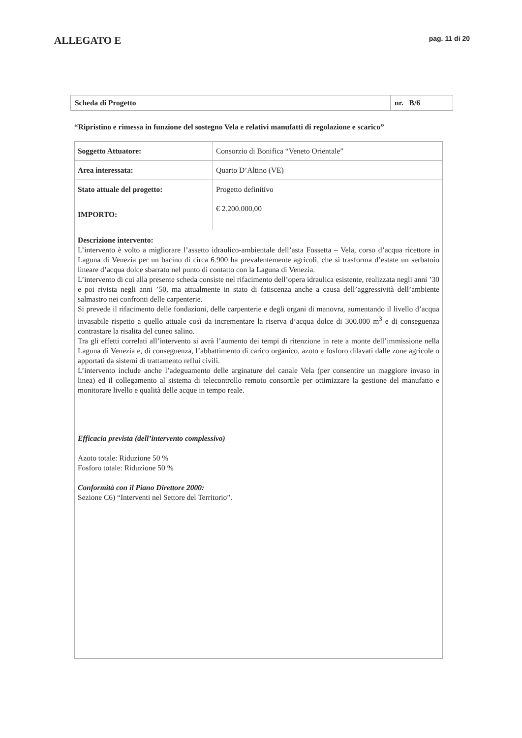ALLEGATO E
pag. 11 di 20
| Scheda di Progetto | nr. B/6 |
“Ripristino e rimessa in funzione del sostegno Vela e relativi manufatti di regolazione e scarico”
| Soggetto Attuatore: | Consorzio di Bonifica “Veneto Orientale” |
| Area interessata: | Quarto D’Altino (VE) |
| Stato attuale del progetto: | Progetto definitivo |
| IMPORTO: | € 2.200.000,00 |
| Descrizione intervento: L’intervento è volto a migliorare l’assetto idraulico-ambientale dell’asta Fossetta – Vela, corso d’acqua ricettore in Laguna di Venezia per un bacino di circa 6.900 ha prevalentemente agricoli, che si trasforma d’estate un serbatoio lineare d’acqua dolce sbarrato nel punto di contatto con la Laguna di Venezia. L’intervento di cui alla presente scheda consiste nel rifacimento dell’opera idraulica esistente, realizzata negli anni ’30 e poi rivista negli anni ’50, ma attualmente in stato di fatiscenza anche a causa dell’aggressività dell’ambiente salmastro nei confronti delle carpenterie. Si prevede il rifacimento delle fondazioni, delle carpenterie e degli organi di manovra, aumentando il livello d’acqua invasabile rispetto a quello attuale così da incrementare la riserva d’acqua dolce di 300.000 m<sup>3</sup> e di conseguenza contrastare la risalita del cuneo salino. Tra gli effetti correlati all’intervento si avrà l’aumento dei tempi di ritenzione in rete a monte dell’immissione nella Laguna di Venezia e, di conseguenza, l’abbattimento di carico organico, azoto e fosforo dilavati dalle zone agricole o apportati da sistemi di trattamento reflui civili. L’intervento include anche l’adeguamento delle arginature del canale Vela (per consentire un maggiore invaso in linea) ed il collegamento al sistema di telecontrollo remoto consortile per ottimizzare la gestione del manufatto e monitorare livello e qualità delle acque in tempo reale. Efficacia prevista (dell’intervento complessivo) Azoto totale: Riduzione 50 % Fosforo totale: Riduzione 50 % Conformità con il Piano Direttore 2000: Sezione C6) “Interventi nel Settore del Territorio”. | |